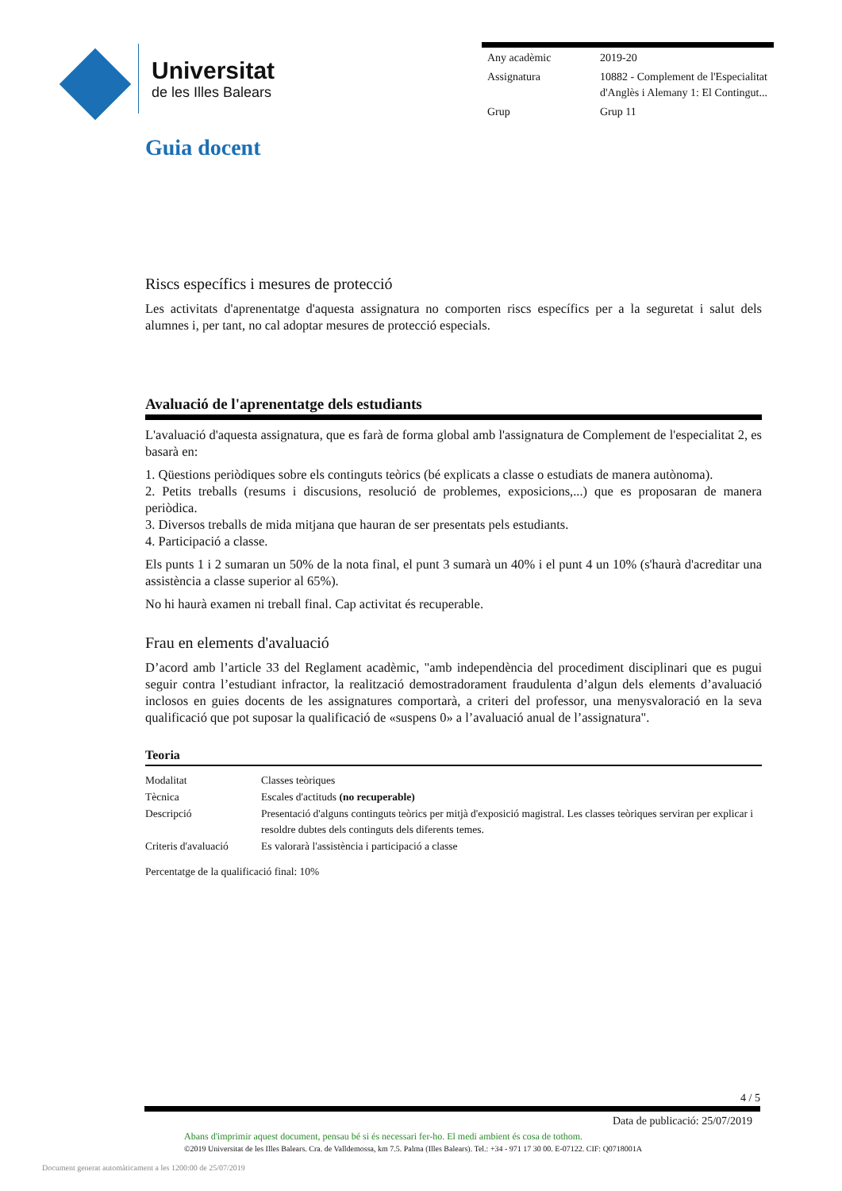Universitat
de les Illes Balears
| Any acadèmic | 2019-20 |
| Assignatura | 10882 - Complement de l'Especialitat d'Anglès i Alemany 1: El Contingut... |
| Grup | Grup 11 |
Guia docent
Riscs específics i mesures de protecció
Les activitats d'aprenentatge d'aquesta assignatura no comporten riscs específics per a la seguretat i salut dels alumnes i, per tant, no cal adoptar mesures de protecció especials.
Avaluació de l'aprenentatge dels estudiants
L'avaluació d'aquesta assignatura, que es farà de forma global amb l'assignatura de Complement de l'especialitat 2, es basarà en:
1. Qüestions periòdiques sobre els continguts teòrics (bé explicats a classe o estudiats de manera autònoma).
2. Petits treballs (resums i discusions, resolució de problemes, exposicions,...) que es proposaran de manera periòdica.
3. Diversos treballs de mida mitjana que hauran de ser presentats pels estudiants.
4. Participació a classe.
Els punts 1 i 2 sumaran un 50% de la nota final, el punt 3 sumarà un 40% i el punt 4 un 10% (s'haurà d'acreditar una assistència a classe superior al 65%).
No hi haurà examen ni treball final. Cap activitat és recuperable.
Frau en elements d'avaluació
D’acord amb l’article 33 del Reglament acadèmic, "amb independència del procediment disciplinari que es pugui seguir contra l’estudiant infractor, la realització demostradorament fraudulenta d’algun dels elements d’avaluació inclosos en guies docents de les assignatures comportarà, a criteri del professor, una menysvaloració en la seva qualificació que pot suposar la qualificació de «suspens 0» a l’avaluació anual de l’assignatura".
Teoria
| Modalitat | Classes teòriques |
| Tècnica | Escales d'actituds (no recuperable) |
| Descripció | Presentació d'alguns continguts teòrics per mitjà d'exposició magistral. Les classes teòriques serviran per explicar i resoldre dubtes dels continguts dels diferents temes. |
| Criteris d'avaluació | Es valorarà l'assistència i participació a classe |
Percentatge de la qualificació final: 10%
4 / 5
Data de publicació: 25/07/2019
Abans d'imprimir aquest document, pensau bé si és necessari fer-ho. El medi ambient és cosa de tothom.
©2019 Universitat de les Illes Balears. Cra. de Valldemossa, km 7.5. Palma (Illes Balears). Tel.: +34 - 971 17 30 00. E-07122. CIF: Q0718001A
Document generat automàticament a les 1200:00 de 25/07/2019